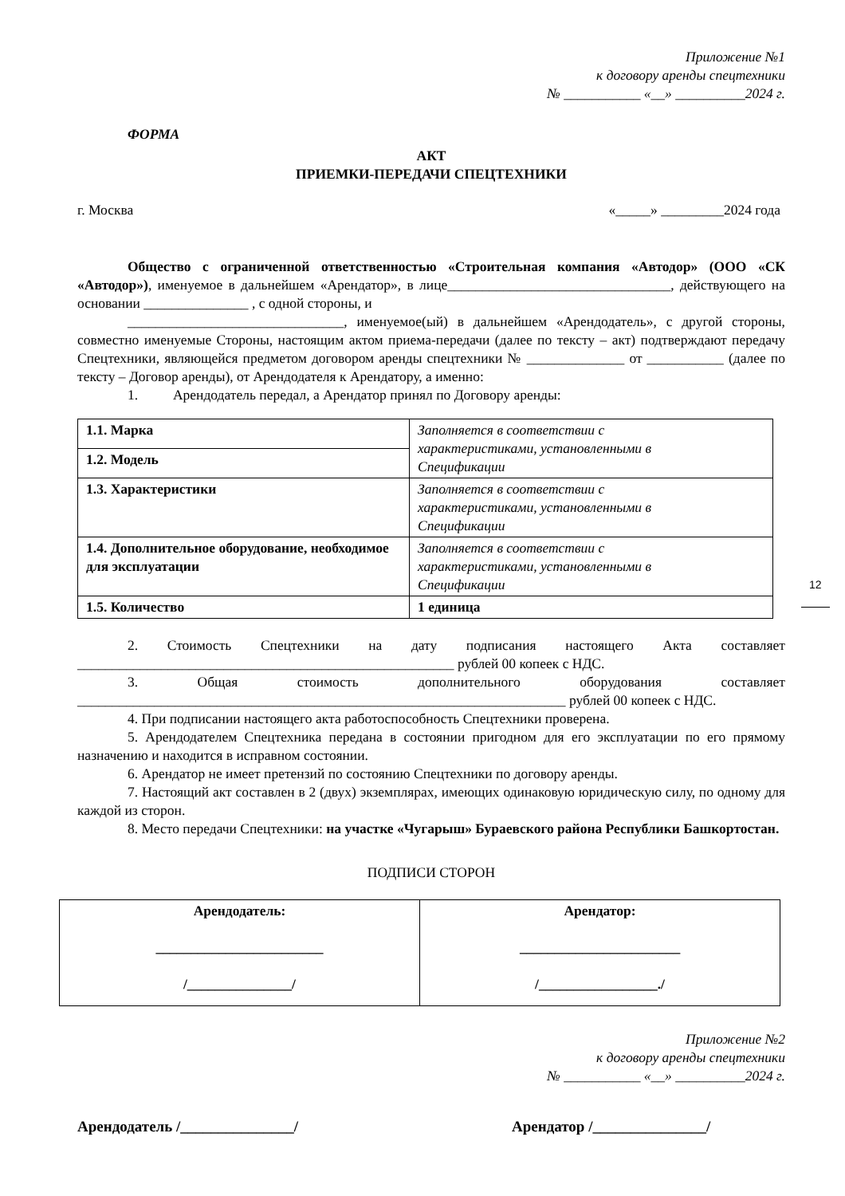Приложение №1
к договору аренды спецтехники
№ ___________ «__» __________2024 г.
ФОРМА
АКТ
ПРИЕМКИ-ПЕРЕДАЧИ СПЕЦТЕХНИКИ
г. Москва «_____» _________2024 года
Общество с ограниченной ответственностью «Строительная компания «Автодор» (ООО «СК «Автодор»), именуемое в дальнейшем «Арендатор», в лице________________________________, действующего на основании _______________ , с одной стороны, и
_______________________________, именуемое(ый) в дальнейшем «Арендодатель», с другой стороны, совместно именуемые Стороны, настоящим актом приема-передачи (далее по тексту – акт) подтверждают передачу Спецтехники, являющейся предметом договором аренды спецтехники № ______________ от ___________ (далее по тексту – Договор аренды), от Арендодателя к Арендатору, а именно:
1. Арендодатель передал, а Арендатор принял по Договору аренды:
| 1.1. Марка | Заполняется в соответствии с характеристиками, установленными в Спецификации |
| 1.2. Модель | |
| 1.3. Характеристики | Заполняется в соответствии с характеристиками, установленными в Спецификации |
| 1.4. Дополнительное оборудование, необходимое для эксплуатации | Заполняется в соответствии с характеристиками, установленными в Спецификации |
| 1.5. Количество | 1 единица |
2. Стоимость Спецтехники на дату подписания настоящего Акта составляет ______________________________________________________ рублей 00 копеек с НДС.
3. Общая стоимость дополнительного оборудования составляет ______________________________________________________________________ рублей 00 копеек с НДС.
4. При подписании настоящего акта работоспособность Спецтехники проверена.
5. Арендодателем Спецтехника передана в состоянии пригодном для его эксплуатации по его прямому назначению и находится в исправном состоянии.
6. Арендатор не имеет претензий по состоянию Спецтехники по договору аренды.
7. Настоящий акт составлен в 2 (двух) экземплярах, имеющих одинаковую юридическую силу, по одному для каждой из сторон.
8. Место передачи Спецтехники: на участке «Чугарыш» Бураевского района Республики Башкортостан.
ПОДПИСИ СТОРОН
| Арендодатель: ________________________ /_______________/ | Арендатор: _______________________ /_________________./ |
Приложение №2
к договору аренды спецтехники
№ ___________ «__» __________2024 г.
Арендодатель /_______________/ Арендатор /_______________/
12